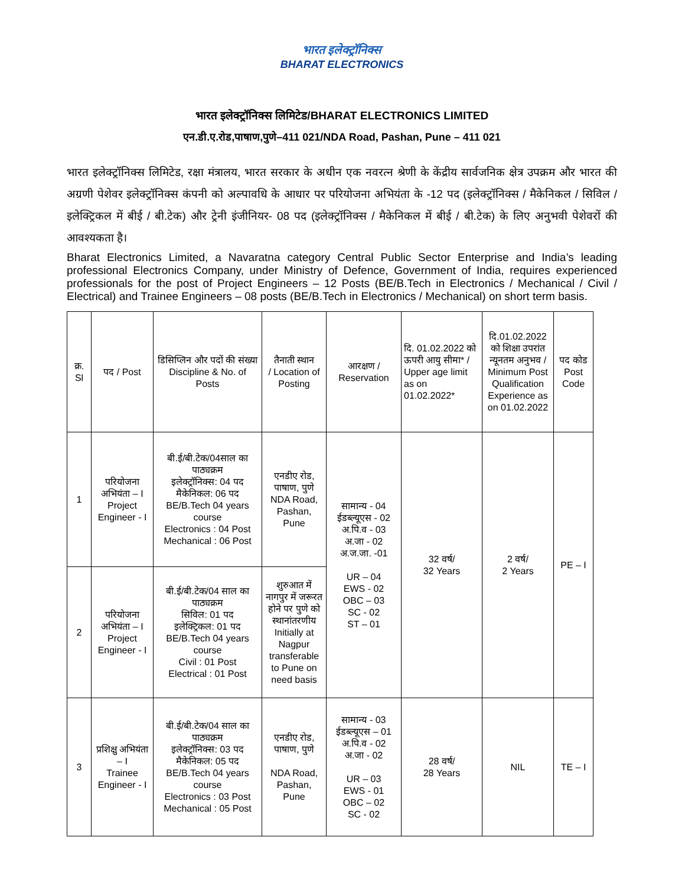भारत इलेक्ट्रॉनिक्स
BHARAT ELECTRONICS
भारत इलेक्ट्रॉनिक्स लिमिटेड/BHARAT ELECTRONICS LIMITED
एन.डी.ए.रोड,पाषाण,पुणे–411 021/NDA Road, Pashan, Pune – 411 021
भारत इलेक्ट्रॉनिक्स लिमिटेड, रक्षा मंत्रालय, भारत सरकार के अधीन एक नवरत्न श्रेणी के केंद्रीय सार्वजनिक क्षेत्र उपक्रम और भारत की अग्रणी पेशेवर इलेक्ट्रॉनिक्स कंपनी को अल्पावधि के आधार पर परियोजना अभियंता के -12 पद (इलेक्ट्रॉनिक्स / मैकेनिकल / सिविल / इलेक्ट्रिकल में बीई / बी.टेक) और ट्रेनी इंजीनियर- 08 पद (इलेक्ट्रॉनिक्स / मैकेनिकल में बीई / बी.टेक) के लिए अनुभवी पेशेवरों की आवश्यकता है।
Bharat Electronics Limited, a Navaratna category Central Public Sector Enterprise and India’s leading professional Electronics Company, under Ministry of Defence, Government of India, requires experienced professionals for the post of Project Engineers – 12 Posts (BE/B.Tech in Electronics / Mechanical / Civil / Electrical) and Trainee Engineers – 08 posts (BE/B.Tech in Electronics / Mechanical) on short term basis.
| क्र. Sl | पद / Post | डिसिप्लिन और पदों की संख्या Discipline & No. of Posts | तैनाती स्थान / Location of Posting | आरक्षण / Reservation | दि. 01.02.2022 को ऊपरी आयु सीमा* / Upper age limit as on 01.02.2022* | दि.01.02.2022 को शिक्षा उपरांत न्यूनतम अनुभव / Minimum Post Qualification Experience as on 01.02.2022 | पद कोड Post Code |
| --- | --- | --- | --- | --- | --- | --- | --- |
| 1 | परियोजना अभियंता – I Project Engineer - I | बी.ई/बी.टेक/04साल का पाठ्यक्रम इलेक्ट्रॉनिक्स: 04 पद मैकेनिकल: 06 पद BE/B.Tech 04 years course Electronics : 04 Post Mechanical : 06 Post | एनडीए रोड, पाषाण, पुणे NDA Road, Pashan, Pune | सामान्य - 04 ईडब्ल्यूएस - 02 अ.पि.व - 03 अ.जा - 02 अ.ज.जा. -01 UR – 04 EWS - 02 OBC – 03 SC - 02 ST – 01 | 32 वर्ष/ 32 Years | 2 वर्ष/ 2 Years | PE – I |
| 2 | परियोजना अभियंता – I Project Engineer - I | बी.ई/बी.टेक/04 साल का पाठ्यक्रम सिविल: 01 पद इलेक्ट्रिकल: 01 पद BE/B.Tech 04 years course Civil : 01 Post Electrical : 01 Post | शुरुआत में नागपुर में जरूरत होने पर पुणे को स्थानांतरणीय Initially at Nagpur transferable to Pune on need basis | | | | |
| 3 | प्रशिक्षु अभियंता – I Trainee Engineer - I | बी.ई/बी.टेक/04 साल का पाठ्यक्रम इलेक्ट्रॉनिक्स: 03 पद मैकेनिकल: 05 पद BE/B.Tech 04 years course Electronics : 03 Post Mechanical : 05 Post | एनडीए रोड, पाषाण, पुणे NDA Road, Pashan, Pune | सामान्य - 03 ईडब्ल्यूएस – 01 अ.पि.व - 02 अ.जा - 02 UR – 03 EWS - 01 OBC – 02 SC - 02 | 28 वर्ष/ 28 Years | NIL | TE – I |